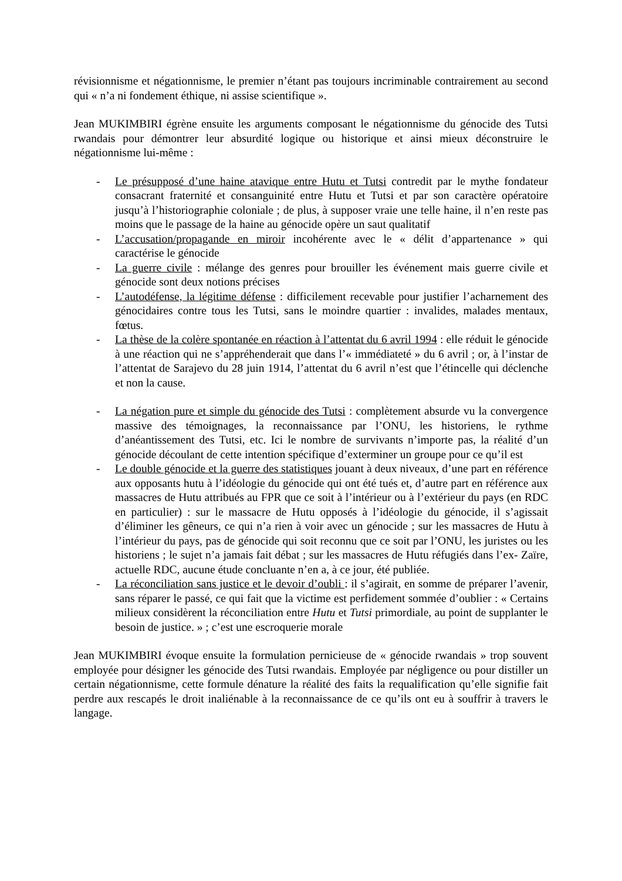révisionnisme et négationnisme, le premier n’étant pas toujours incriminable contrairement au second qui « n’a ni fondement éthique, ni assise scientifique ».
Jean MUKIMBIRI égrène ensuite les arguments composant le négationnisme du génocide des Tutsi rwandais pour démontrer leur absurdité logique ou historique et ainsi mieux déconstruire le négationnisme lui-même :
- Le présupposé d’une haine atavique entre Hutu et Tutsi contredit par le mythe fondateur consacrant fraternité et consanguinité entre Hutu et Tutsi et par son caractère opératoire jusqu’à l’historiographie coloniale ; de plus, à supposer vraie une telle haine, il n’en reste pas moins que le passage de la haine au génocide opère un saut qualitatif
- L’accusation/propagande en miroir incohérente avec le « délit d’appartenance » qui caractérise le génocide
- La guerre civile : mélange des genres pour brouiller les événement mais guerre civile et génocide sont deux notions précises
- L’autodéfense, la légitime défense : difficilement recevable pour justifier l’acharnement des génocidaires contre tous les Tutsi, sans le moindre quartier : invalides, malades mentaux, fœtus.
- La thèse de la colère spontanée en réaction à l’attentat du 6 avril 1994 : elle réduit le génocide à une réaction qui ne s’appréhenderait que dans l’« immédiateté » du 6 avril ; or, à l’instar de l’attentat de Sarajevo du 28 juin 1914, l’attentat du 6 avril n’est que l’étincelle qui déclenche et non la cause.
- La négation pure et simple du génocide des Tutsi : complètement absurde vu la convergence massive des témoignages, la reconnaissance par l’ONU, les historiens, le rythme d’anéantissement des Tutsi, etc. Ici le nombre de survivants n’importe pas, la réalité d’un génocide découlant de cette intention spécifique d’exterminer un groupe pour ce qu’il est
- Le double génocide et la guerre des statistiques jouant à deux niveaux, d’une part en référence aux opposants hutu à l’idéologie du génocide qui ont été tués et, d’autre part en référence aux massacres de Hutu attribués au FPR que ce soit à l’intérieur ou à l’extérieur du pays (en RDC en particulier) : sur le massacre de Hutu opposés à l’idéologie du génocide, il s’agissait d’éliminer les gêneurs, ce qui n’a rien à voir avec un génocide ; sur les massacres de Hutu à l’intérieur du pays, pas de génocide qui soit reconnu que ce soit par l’ONU, les juristes ou les historiens ; le sujet n’a jamais fait débat ; sur les massacres de Hutu réfugiés dans l’ex- Zaïre, actuelle RDC, aucune étude concluante n’en a, à ce jour, été publiée.
- La réconciliation sans justice et le devoir d’oubli : il s’agirait, en somme de préparer l’avenir, sans réparer le passé, ce qui fait que la victime est perfidement sommée d’oublier : « Certains milieux considèrent la réconciliation entre Hutu et Tutsi primordiale, au point de supplanter le besoin de justice. » ; c’est une escroquerie morale
Jean MUKIMBIRI évoque ensuite la formulation pernicieuse de « génocide rwandais » trop souvent employée pour désigner les génocide des Tutsi rwandais. Employée par négligence ou pour distiller un certain négationnisme, cette formule dénature la réalité des faits la requalification qu’elle signifie fait perdre aux rescapés le droit inaliénable à la reconnaissance de ce qu’ils ont eu à souffrir à travers le langage.